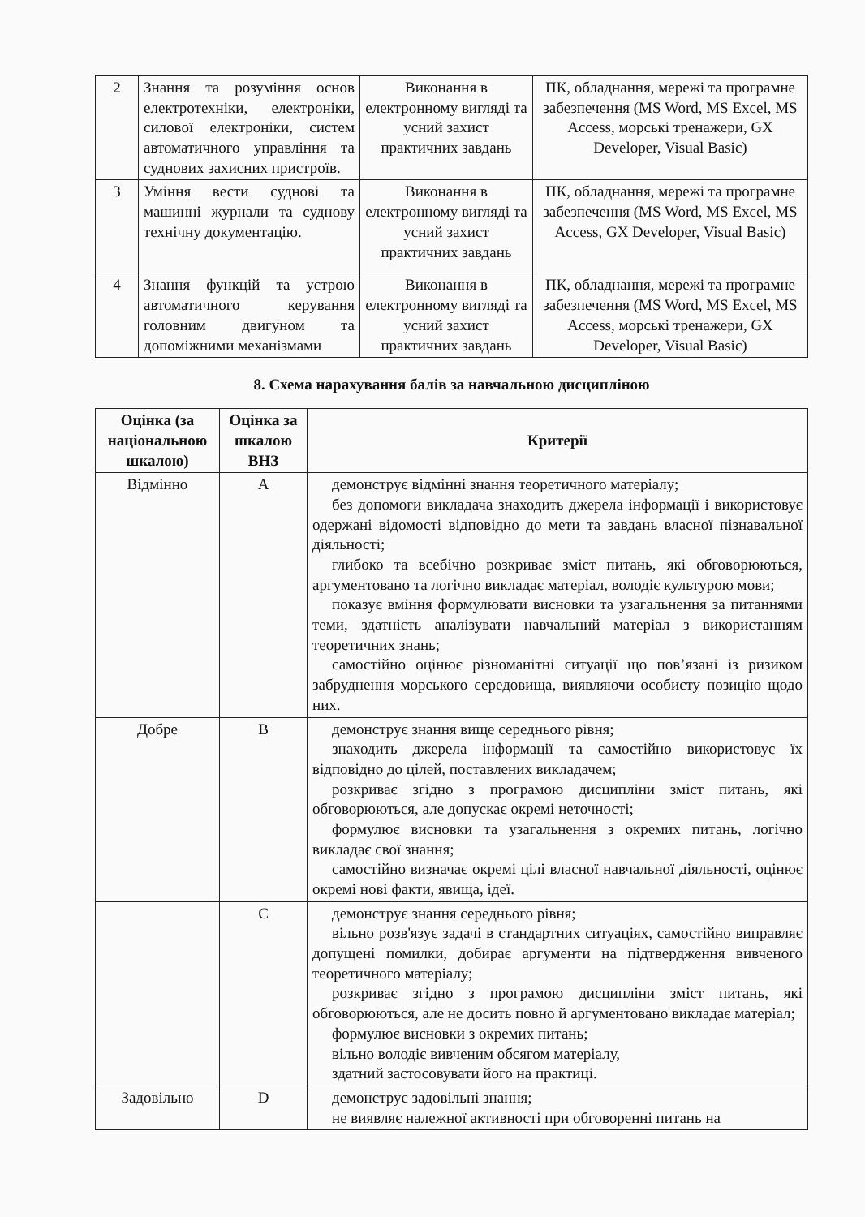| 2 | Знання та розуміння основ електротехніки, електроніки, силової електроніки, систем автоматичного управління та суднових захисних пристроїв. | Виконання в електронному вигляді та усний захист практичних завдань | ПК, обладнання, мережі та програмне забезпечення (MS Word, MS Excel, MS Access, морські тренажери, GX Developer, Visual Basic) |
| 3 | Уміння вести суднові та машинні журнали та суднову технічну документацію. | Виконання в електронному вигляді та усний захист практичних завдань | ПК, обладнання, мережі та програмне забезпечення (MS Word, MS Excel, MS Access, GX Developer, Visual Basic) |
| 4 | Знання функцій та устрою автоматичного керування головним двигуном та допоміжними механізмами | Виконання в електронному вигляді та усний захист практичних завдань | ПК, обладнання, мережі та програмне забезпечення (MS Word, MS Excel, MS Access, морські тренажери, GX Developer, Visual Basic) |
8. Схема нарахування балів за навчальною дисципліною
| Оцінка (за національною шкалою) | Оцінка за шкалою ВНЗ | Критерії |
| --- | --- | --- |
| Відмінно | A | демонструє відмінні знання теоретичного матеріалу; без допомоги викладача знаходить джерела інформації і використовує одержані відомості відповідно до мети та завдань власної пізнавальної діяльності; глибоко та всебічно розкриває зміст питань, які обговорюються, аргументовано та логічно викладає матеріал, володіє культурою мови; показує вміння формулювати висновки та узагальнення за питаннями теми, здатність аналізувати навчальний матеріал з використанням теоретичних знань; самостійно оцінює різноманітні ситуації що пов’язані із ризиком забруднення морського середовища, виявляючи особисту позицію щодо них. |
| Добре | B | демонструє знання вище середнього рівня; знаходить джерела інформації та самостійно використовує їх відповідно до цілей, поставлених викладачем; розкриває згідно з програмою дисципліни зміст питань, які обговорюються, але допускає окремі неточності; формулює висновки та узагальнення з окремих питань, логічно викладає свої знання; самостійно визначає окремі цілі власної навчальної діяльності, оцінює окремі нові факти, явища, ідеї. |
| | C | демонструє знання середнього рівня; вільно розв'язує задачі в стандартних ситуаціях, самостійно виправляє допущені помилки, добирає аргументи на підтвердження вивченого теоретичного матеріалу; розкриває згідно з програмою дисципліни зміст питань, які обговорюються, але не досить повно й аргументовано викладає матеріал; формулює висновки з окремих питань; вільно володіє вивченим обсягом матеріалу, здатний застосовувати його на практиці. |
| Задовільно | D | демонструє задовільні знання; не виявляє належної активності при обговоренні питань на |